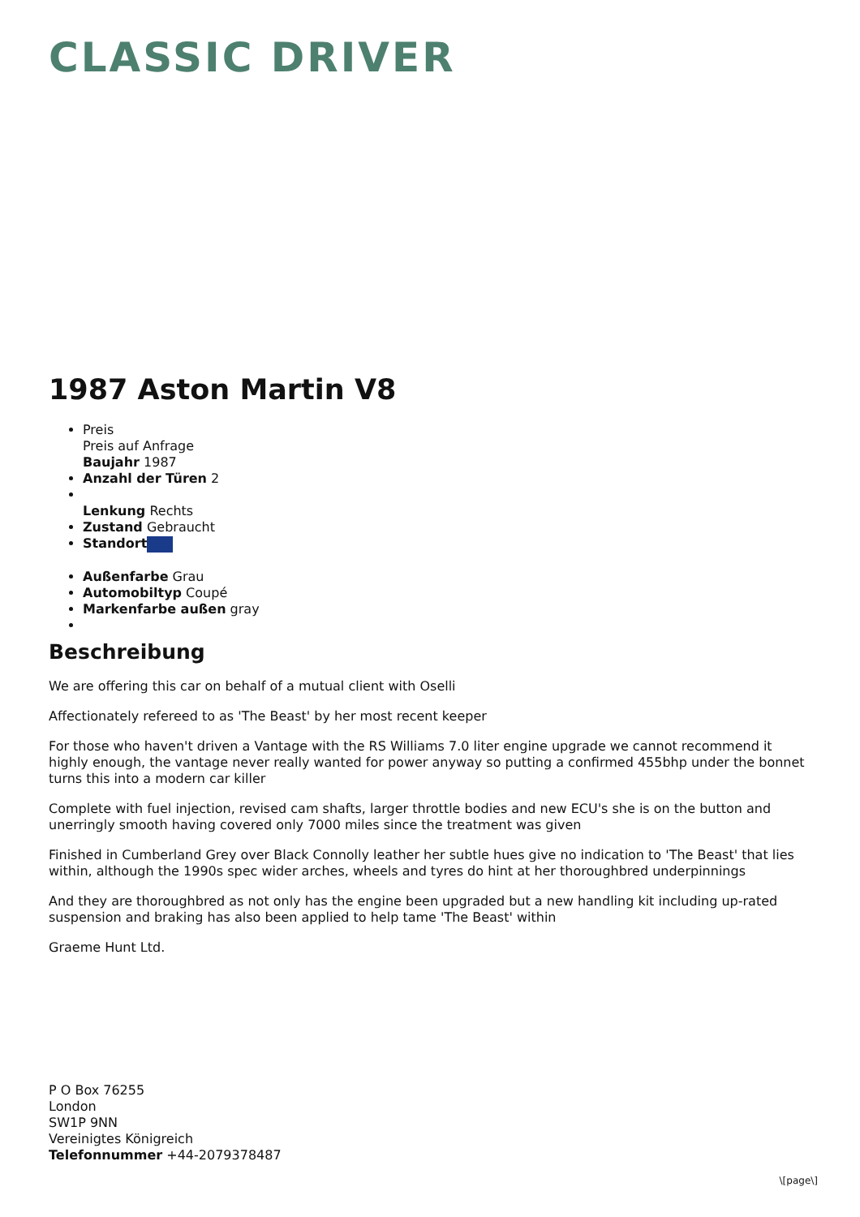CLASSIC DRIVER
1987 Aston Martin V8
Preis
Preis auf Anfrage
Baujahr 1987
Anzahl der Türen 2
Lenkung Rechts
Zustand Gebraucht
Standort
Außenfarbe Grau
Automobiltyp Coupé
Markenfarbe außen gray
Beschreibung
We are offering this car on behalf of a mutual client with Oselli
Affectionately refereed to as 'The Beast' by her most recent keeper
For those who haven't driven a Vantage with the RS Williams 7.0 liter engine upgrade we cannot recommend it highly enough, the vantage never really wanted for power anyway so putting a confirmed 455bhp under the bonnet turns this into a modern car killer
Complete with fuel injection, revised cam shafts, larger throttle bodies and new ECU's she is on the button and unerringly smooth having covered only 7000 miles since the treatment was given
Finished in Cumberland Grey over Black Connolly leather her subtle hues give no indication to 'The Beast' that lies within, although the 1990s spec wider arches, wheels and tyres do hint at her thoroughbred underpinnings
And they are thoroughbred as not only has the engine been upgraded but a new handling kit including up-rated suspension and braking has also been applied to help tame 'The Beast' within
Graeme Hunt Ltd.
P O Box 76255
London
SW1P 9NN
Vereinigtes Königreich
Telefonnummer +44-2079378487
\[page\]